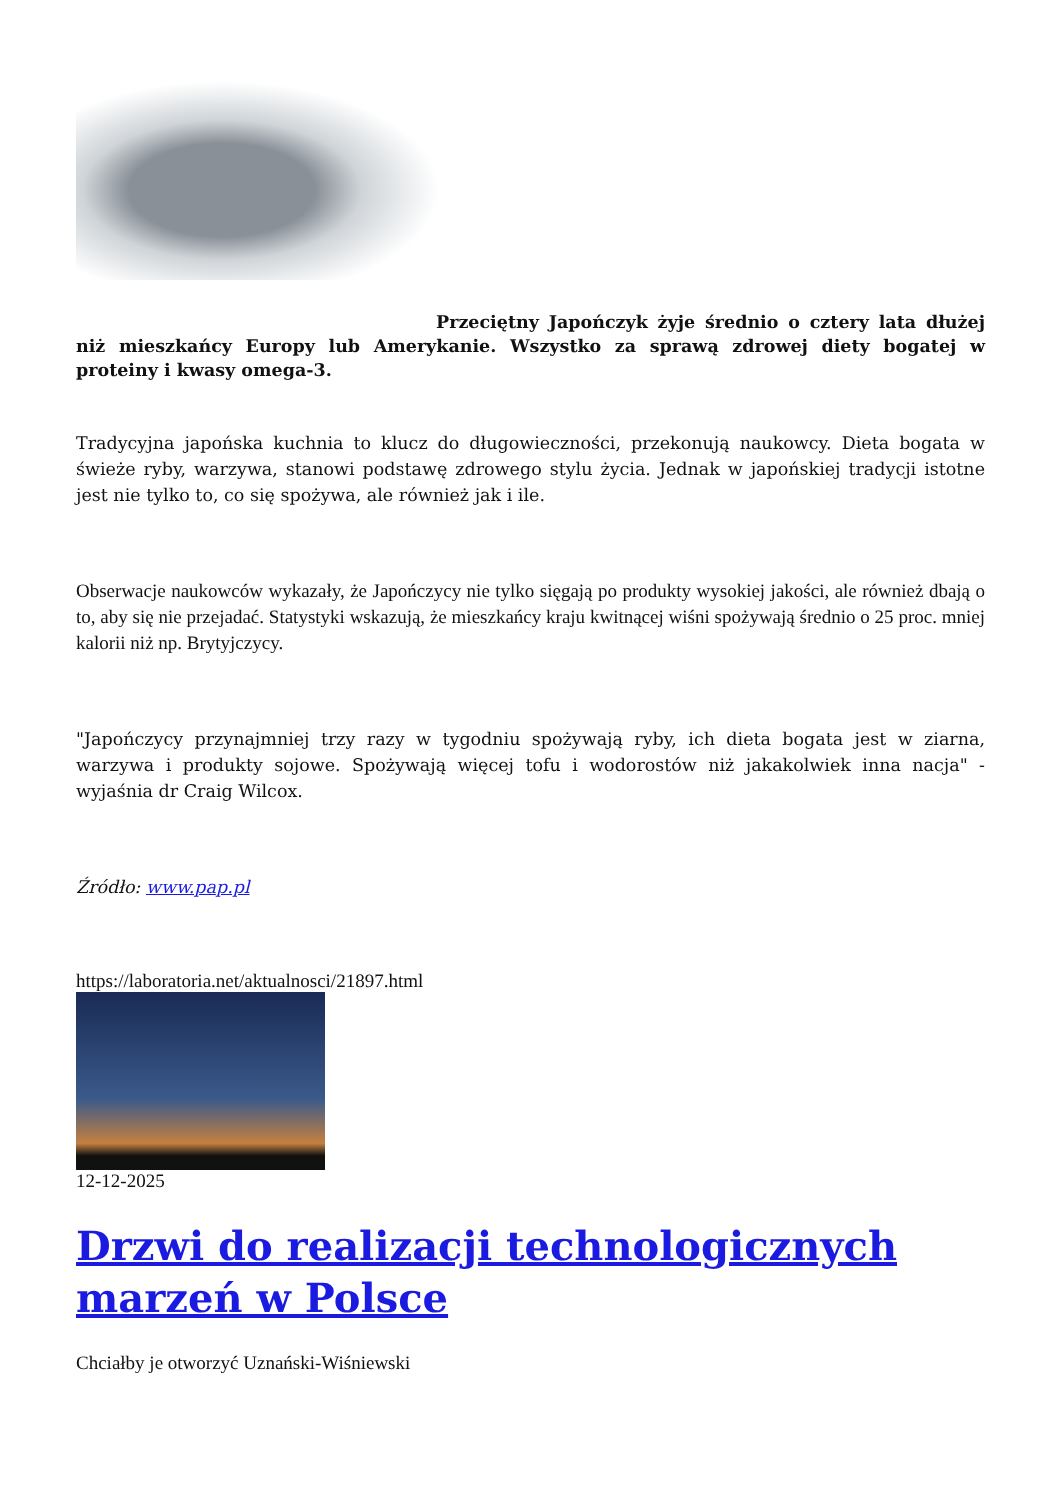Przeciętny Japończyk żyje średnio o cztery lata dłużej niż mieszkańcy Europy lub Amerykanie. Wszystko za sprawą zdrowej diety bogatej w proteiny i kwasy omega-3.
Tradycyjna japońska kuchnia to klucz do długowieczności, przekonują naukowcy. Dieta bogata w świeże ryby, warzywa, stanowi podstawę zdrowego stylu życia. Jednak w japońskiej tradycji istotne jest nie tylko to, co się spożywa, ale również jak i ile.
Obserwacje naukowców wykazały, że Japończycy nie tylko sięgają po produkty wysokiej jakości, ale również dbają o to, aby się nie przejadać. Statystyki wskazują, że mieszkańcy kraju kwitnącej wiśni spożywają średnio o 25 proc. mniej kalorii niż np. Brytyjczycy.
"Japończycy przynajmniej trzy razy w tygodniu spożywają ryby, ich dieta bogata jest w ziarna, warzywa i produkty sojowe. Spożywają więcej tofu i wodorostów niż jakakolwiek inna nacja" - wyjaśnia dr Craig Wilcox.
Źródło: www.pap.pl
https://laboratoria.net/aktualnosci/21897.html
12-12-2025
Drzwi do realizacji technologicznych marzeń w Polsce
Chciałby je otworzyć Uznański-Wiśniewski